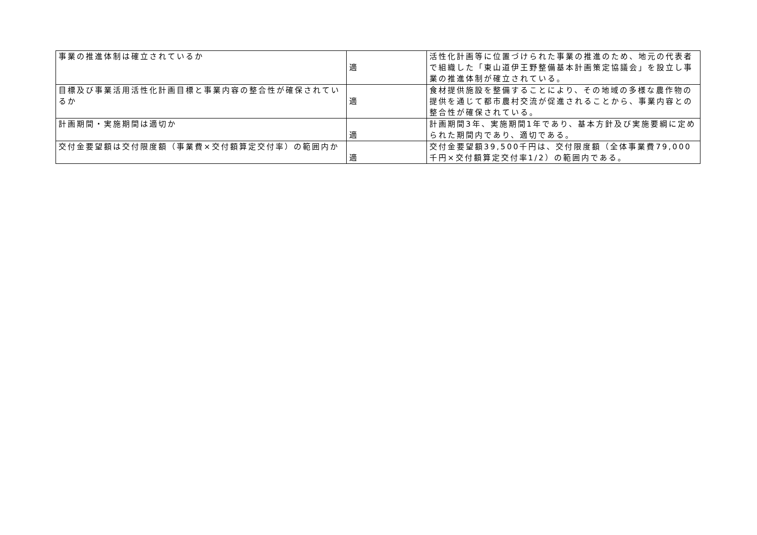| 事業の推進体制は確立されているか | 適 | 活性化計画等に位置づけられた事業の推進のため、地元の代表者で組織した「東山道伊王野整備基本計画策定協議会」を設立し事業の推進体制が確立されている。 |
| 目標及び事業活用活性化計画目標と事業内容の整合性が確保されているか | 適 | 食材提供施設を整備することにより、その地域の多様な農作物の提供を通じて都市農村交流が促進されることから、事業内容との整合性が確保されている。 |
| 計画期間・実施期間は適切か | 適 | 計画期間3年、実施期間1年であり、基本方針及び実施要綱に定められた期間内であり、適切である。 |
| 交付金要望額は交付限度額（事業費×交付額算定交付率）の範囲内か | 適 | 交付金要望額39,500千円は、交付限度額（全体事業費79,000千円×交付額算定交付率1/2）の範囲内である。 |